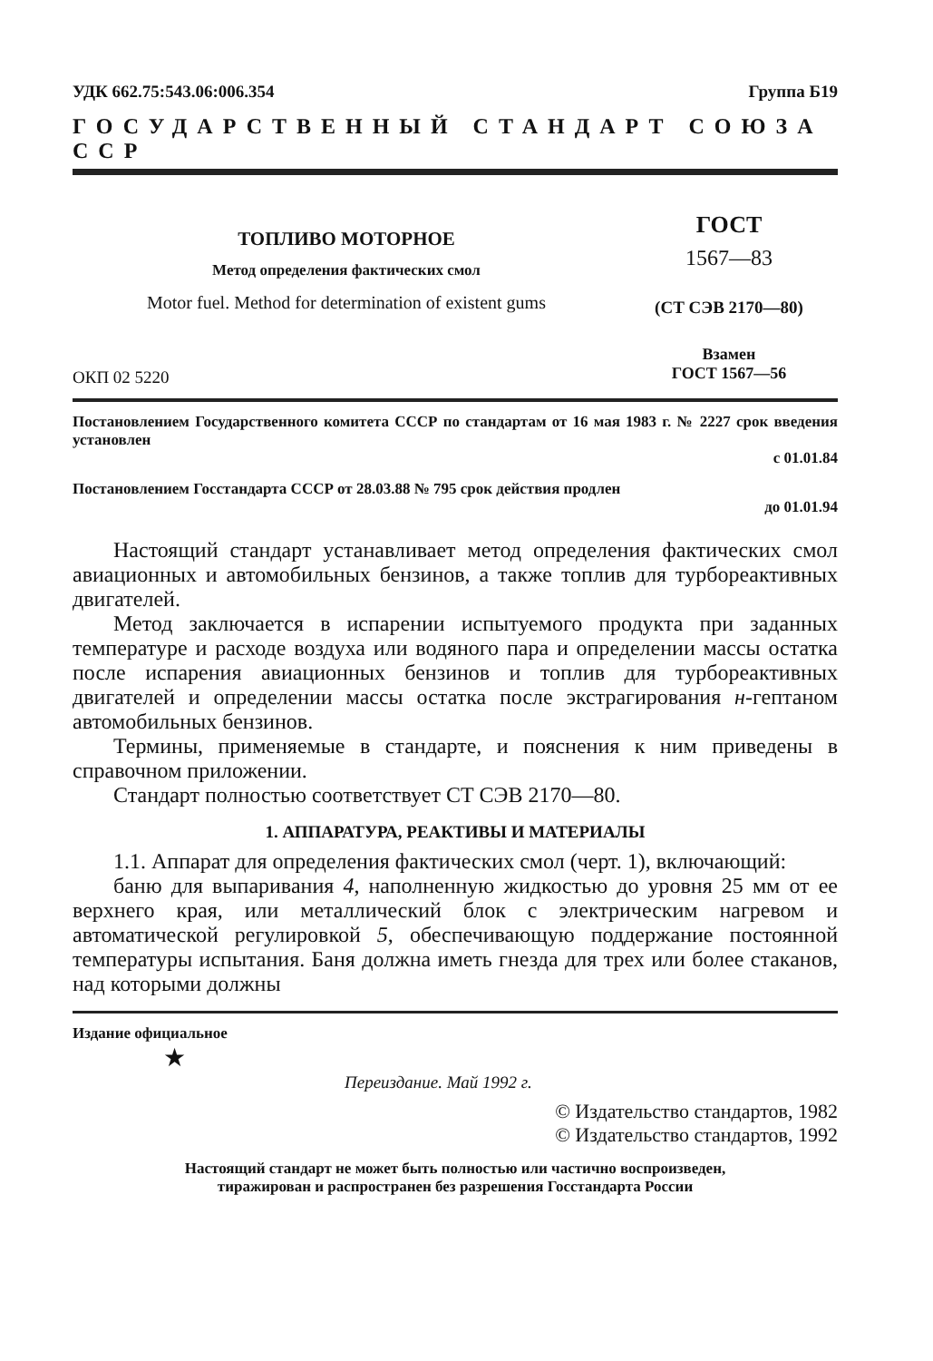УДК 662.75:543.06:006.354 Группа Б19
ГОСУДАРСТВЕННЫЙ СТАНДАРТ СОЮЗА ССР
ТОПЛИВО МОТОРНОЕ
Метод определения фактических смол
Motor fuel. Method for determination of existent gums
ОКП 02 5220
ГОСТ
1567—83
(СТ СЭВ 2170—80)
Взамен
ГОСТ 1567—56
Постановлением Государственного комитета СССР по стандартам от 16 мая 1983 г. № 2227 срок введения установлен
с 01.01.84
Постановлением Госстандарта СССР от 28.03.88 № 795 срок действия продлен
до 01.01.94
Настоящий стандарт устанавливает метод определения фактических смол авиационных и автомобильных бензинов, а также топлив для турбореактивных двигателей.
Метод заключается в испарении испытуемого продукта при заданных температуре и расходе воздуха или водяного пара и определении массы остатка после испарения авиационных бензинов и топлив для турбореактивных двигателей и определении массы остатка после экстрагирования н-гептаном автомобильных бензинов.
Термины, применяемые в стандарте, и пояснения к ним приведены в справочном приложении.
Стандарт полностью соответствует СТ СЭВ 2170—80.
1. АППАРАТУРА, РЕАКТИВЫ И МАТЕРИАЛЫ
1.1. Аппарат для определения фактических смол (черт. 1), включающий:
баню для выпаривания 4, наполненную жидкостью до уровня 25 мм от ее верхнего края, или металлический блок с электрическим нагревом и автоматической регулировкой 5, обеспечивающую поддержание постоянной температуры испытания. Баня должна иметь гнезда для трех или более стаканов, над которыми должны
Издание официальное
★
Переиздание. Май 1992 г.
© Издательство стандартов, 1982
© Издательство стандартов, 1992
Настоящий стандарт не может быть полностью или частично воспроизведен,
тиражирован и распространен без разрешения Госстандарта России